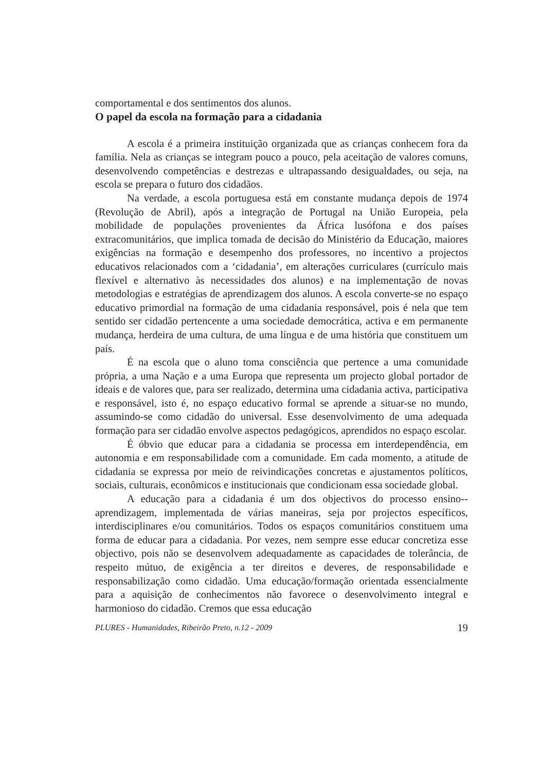comportamental e dos sentimentos dos alunos.
O papel da escola na formação para a cidadania
A escola é a primeira instituição organizada que as crianças conhecem fora da família. Nela as crianças se integram pouco a pouco, pela aceitação de valores comuns, desenvolvendo competências e destrezas e ultrapassando desigualdades, ou seja, na escola se prepara o futuro dos cidadãos.
Na verdade, a escola portuguesa está em constante mudança depois de 1974 (Revolução de Abril), após a integração de Portugal na União Europeia, pela mobilidade de populações provenientes da África lusófona e dos países extracomunitários, que implica tomada de decisão do Ministério da Educação, maiores exigências na formação e desempenho dos professores, no incentivo a projectos educativos relacionados com a ‘cidadania’, em alterações curriculares (currículo mais flexível e alternativo às necessidades dos alunos) e na implementação de novas metodologias e estratégias de aprendizagem dos alunos. A escola converte-se no espaço educativo primordial na formação de uma cidadania responsável, pois é nela que tem sentido ser cidadão pertencente a uma sociedade democrática, activa e em permanente mudança, herdeira de uma cultura, de uma língua e de uma história que constituem um país.
É na escola que o aluno toma consciência que pertence a uma comunidade própria, a uma Nação e a uma Europa que representa um projecto global portador de ideais e de valores que, para ser realizado, determina uma cidadania activa, participativa e responsável, isto é, no espaço educativo formal se aprende a situar-se no mundo, assumindo-se como cidadão do universal. Esse desenvolvimento de uma adequada formação para ser cidadão envolve aspectos pedagógicos, aprendidos no espaço escolar.
É óbvio que educar para a cidadania se processa em interdependência, em autonomia e em responsabilidade com a comunidade. Em cada momento, a atitude de cidadania se expressa por meio de reivindicações concretas e ajustamentos políticos, sociais, culturais, econômicos e institucionais que condicionam essa sociedade global.
A educação para a cidadania é um dos objectivos do processo ensino--aprendizagem, implementada de várias maneiras, seja por projectos específicos, interdisciplinares e/ou comunitários. Todos os espaços comunitários constituem uma forma de educar para a cidadania. Por vezes, nem sempre esse educar concretiza esse objectivo, pois não se desenvolvem adequadamente as capacidades de tolerância, de respeito mútuo, de exigência a ter direitos e deveres, de responsabilidade e responsabilização como cidadão. Uma educação/formação orientada essencialmente para a aquisição de conhecimentos não favorece o desenvolvimento integral e harmonioso do cidadão. Cremos que essa educação
PLURES - Humanidades, Ribeirão Preto, n.12 - 2009 19